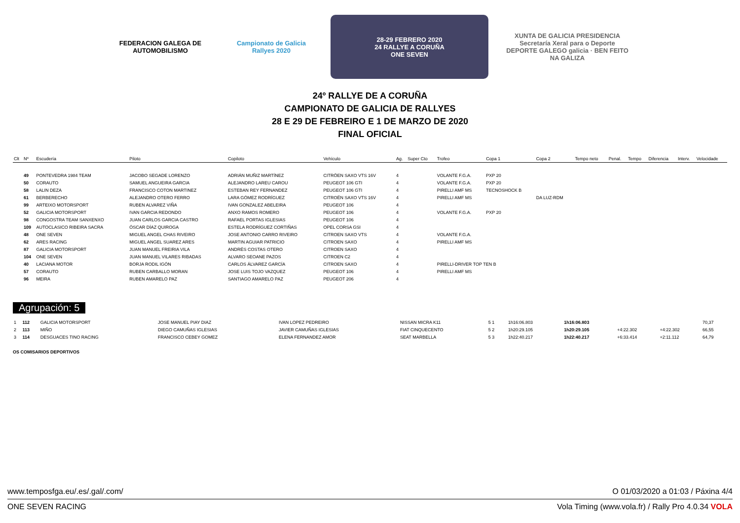FEDERACION GALEGA DE AUTOMOBILISMO
Campionato de Galicia Rallyes 2020
28-29 FEBRERO 2020
24 RALLYE A CORUÑA
ONE SEVEN
XUNTA DE GALICIA PRESIDENCIA Secretaría Xeral para o Deporte DEPORTE GALEGO galicia · BEN FEITO NA GALIZA
24º RALLYE DE A CORUÑA
CAMPIONATO DE GALICIA DE RALLYES
28 E 29 DE FEBREIRO E 1 DE MARZO DE 2020
FINAL OFICIAL
| Clt | Nº | Escudería | Piloto | Copiloto | Vehículo | Ag. | Super Cto | Trofeo | Copa 1 | Copa 2 | Tempo neto | Penal. | Tempo | Diferencia | Interv. | Velocidade |
| --- | --- | --- | --- | --- | --- | --- | --- | --- | --- | --- | --- | --- | --- | --- | --- | --- |
| | 49 | PONTEVEDRA 1984 TEAM | JACOBO SEGADE LORENZO | ADRIÁN MUÑIZ MARTÍNEZ | CITRÖEN SAXO VTS 16V | 4 | | VOLANTE F.G.A. | PXP 20 | | | | | | | |
| | 50 | CORAUTO | SAMUEL ANGUEIRA GARCIA | ALEJANDRO LAREU CAROU | PEUGEOT 106 GTI | 4 | | VOLANTE F.G.A. | PXP 20 | | | | | | | |
| | 58 | LALIN DEZA | FRANCISCO COTON MARTINEZ | ESTEBAN REY FERNANDEZ | PEUGEOT 106 GTI | 4 | | PIRELLI AMF MS | TECNOSHOCK B | | | | | | | |
| | 61 | BERBERECHO | ALEJANDRO OTERO FERRO | LARA GÓMEZ RODRÍGUEZ | CITROËN SAXO VTS 16V | 4 | | PIRELLI AMF MS | | DA LUZ-RDM | | | | | | |
| | 99 | ARTEIXO MOTORSPORT | RUBEN ALVAREZ VIÑA | IVAN GONZALEZ ABELEIRA | PEUGEOT 106 | 4 | | | | | | | | | | |
| | 52 | GALICIA MOTORSPORT | IVAN GARCIA REDONDO | ANXO RAMOS ROMERO | PEUGEOT 106 | 4 | | VOLANTE F.G.A. | PXP 20 | | | | | | | |
| | 98 | CONGOSTRA TEAM SANXENXO | JUAN CARLOS GARCIA CASTRO | RAFAEL PORTAS IGLESIAS | PEUGEOT 106 | 4 | | | | | | | | | | |
| | 109 | AUTOCLASICO RIBEIRA SACRA | ÓSCAR DÍAZ QUIROGA | ESTELA RODRÍGUEZ CORTIÑAS | OPEL CORSA GSI | 4 | | | | | | | | | | |
| | 48 | ONE SEVEN | MIGUEL ANGEL CHAS RIVEIRO | JOSE ANTONIO CARRO RIVEIRO | CITROEN SAXO VTS | 4 | | VOLANTE F.G.A. | | | | | | | | |
| | 62 | ARES RACING | MIGUEL ANGEL SUAREZ ARES | MARTIN AGUIAR PATRICIO | CITROEN SAXO | 4 | | PIRELLI AMF MS | | | | | | | | |
| | 87 | GALICIA MOTORSPORT | JUAN MANUEL FREIRIA VILA | ANDRÉS COSTAS OTERO | CITROEN SAXO | 4 | | | | | | | | | | |
| | 104 | ONE SEVEN | JUAN MANUEL VILARES RIBADAS | ALVARO SEOANE PAZOS | CITROEN C2 | 4 | | | | | | | | | | |
| | 40 | LACIANA MOTOR | BORJA RODIL IGÓN | CARLOS ÁLVAREZ GARCÍA | CITROEN SAXO | 4 | | PIRELLI-DRIVER TOP TEN B | | | | | | | | |
| | 57 | CORAUTO | RUBEN CARBALLO MORAN | JOSE LUIS TOJO VAZQUEZ | PEUGEOT 106 | 4 | | PIRELLI AMF MS | | | | | | | | |
| | 96 | MEIRA | RUBEN AMARELO PAZ | SANTIAGO AMARELO PAZ | PEUGEOT 206 | 4 | | | | | | | | | | |
Agrupación: 5
| 1 | 112 | GALICIA MOTORSPORT | JOSE MANUEL PIAY DIAZ | IVAN LOPEZ PEDREIRO | NISSAN MICRA K11 | 5 1 | | 1h16:06.803 | | 1h16:06.803 | | | 70,37 |
| 2 | 113 | MIÑO | DIEGO CAMUÑAS IGLESIAS | JAVIER CAMUÑAS IGLESIAS | FIAT CINQUECENTO | 5 2 | | 1h20:29.105 | | 1h20:29.105 | +4:22.302 | +4:22.302 | 66,55 |
| 3 | 114 | DESGUACES TINO RACING | FRANCISCO CEBEY GOMEZ | ELENA FERNANDEZ AMOR | SEAT MARBELLA | 5 3 | | 1h22:40.217 | | 1h22:40.217 | +6:33.414 | +2:11.112 | 64,79 |
OS COMISARIOS DEPORTIVOS
www.temposfga.eu/.es/.gal/.com/ O 01/03/2020 a 01:03 / Páxina 4/4
ONE SEVEN RACING Vola Timing (www.vola.fr) / Rally Pro 4.0.34 VOLA